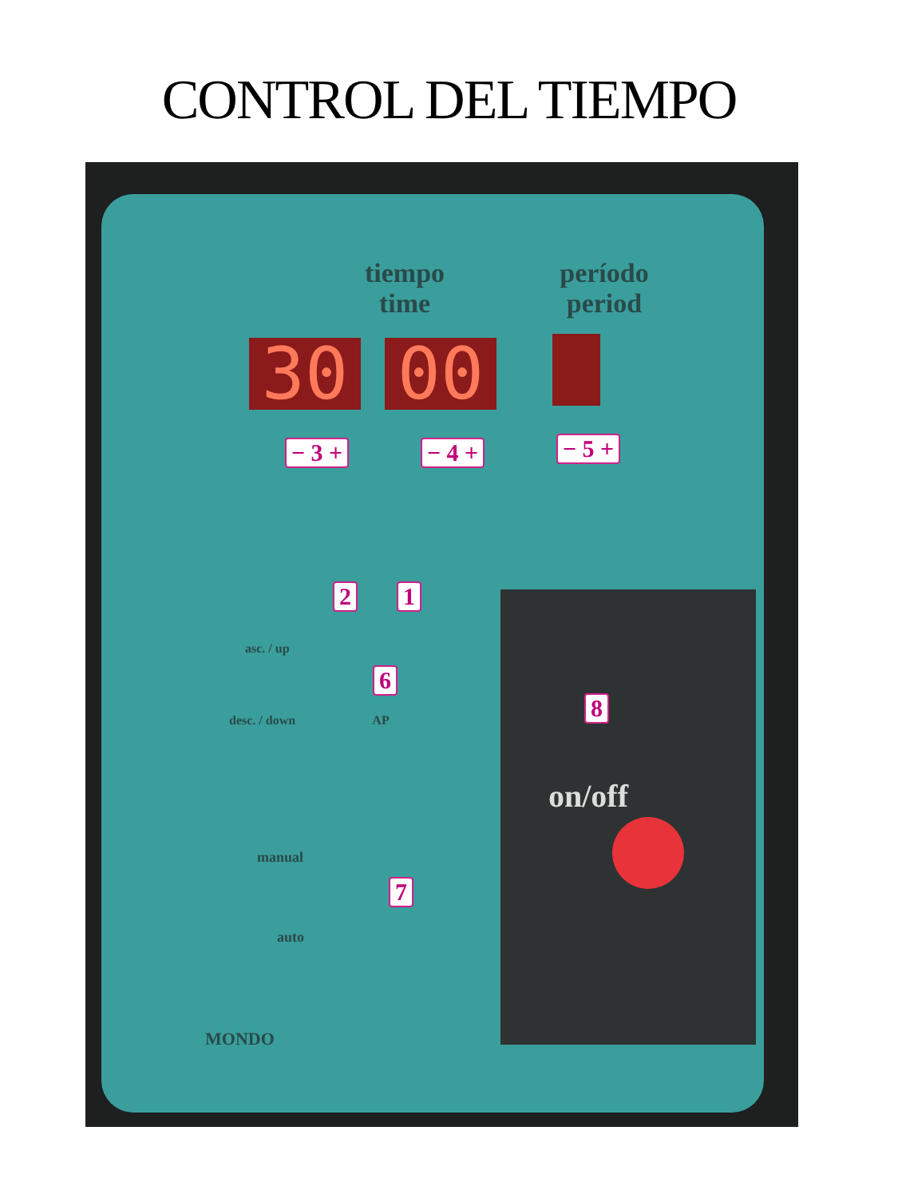CONTROL DEL TIEMPO
tiempo
time
período
period
30 00
− 3 + − 4 + − 5 +
AP
2 1
asc. / up
desc. / down
6
manual
auto
7
8
on/off
MONDO